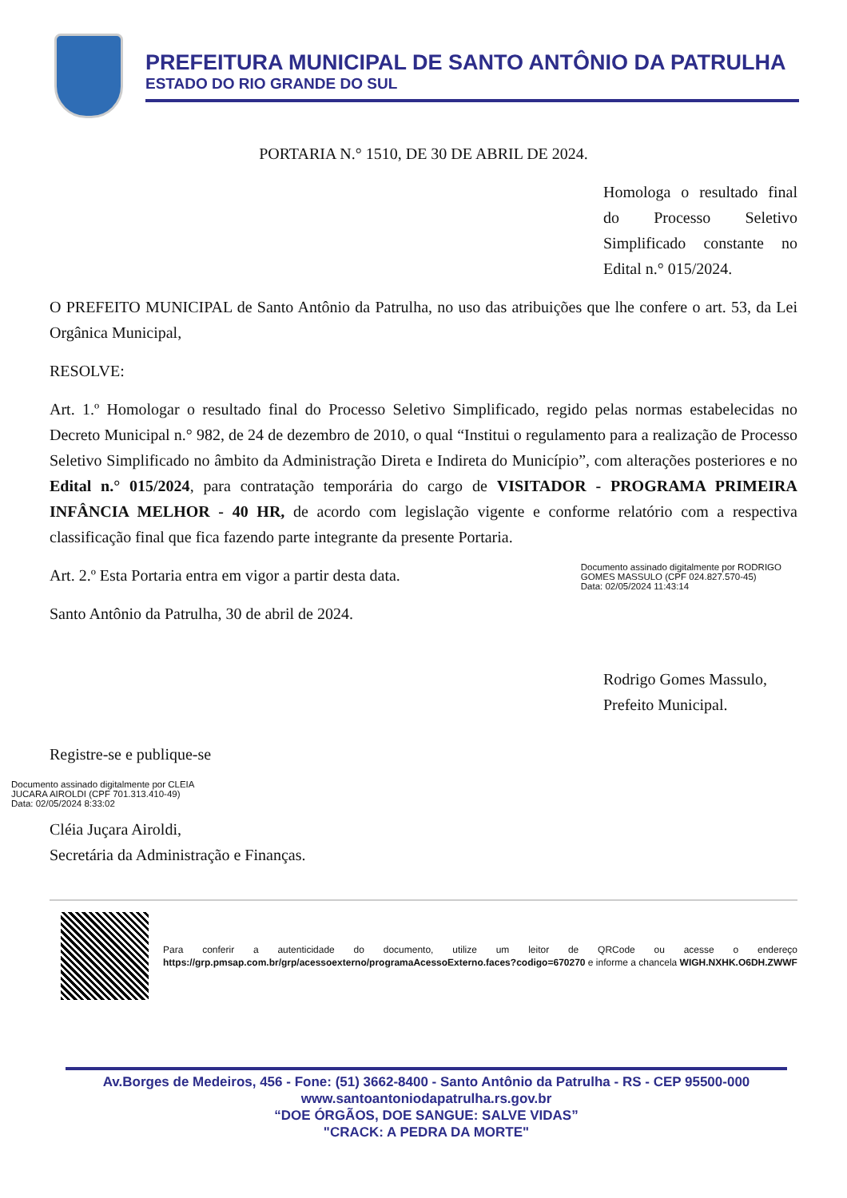PREFEITURA MUNICIPAL DE SANTO ANTÔNIO DA PATRULHA
ESTADO DO RIO GRANDE DO SUL
PORTARIA N.° 1510, DE 30 DE ABRIL DE 2024.
Homologa o resultado final do Processo Seletivo Simplificado constante no Edital n.° 015/2024.
O PREFEITO MUNICIPAL de Santo Antônio da Patrulha, no uso das atribuições que lhe confere o art. 53, da Lei Orgânica Municipal,
RESOLVE:
Art. 1.º Homologar o resultado final do Processo Seletivo Simplificado, regido pelas normas estabelecidas no Decreto Municipal n.° 982, de 24 de dezembro de 2010, o qual “Institui o regulamento para a realização de Processo Seletivo Simplificado no âmbito da Administração Direta e Indireta do Município”, com alterações posteriores e no Edital n.° 015/2024, para contratação temporária do cargo de VISITADOR - PROGRAMA PRIMEIRA INFÂNCIA MELHOR - 40 HR, de acordo com legislação vigente e conforme relatório com a respectiva classificação final que fica fazendo parte integrante da presente Portaria.
Art. 2.º Esta Portaria entra em vigor a partir desta data.
Documento assinado digitalmente por RODRIGO
GOMES MASSULO (CPF 024.827.570-45)
Data: 02/05/2024 11:43:14
Santo Antônio da Patrulha, 30 de abril de 2024.
Rodrigo Gomes Massulo,
Prefeito Municipal.
Registre-se e publique-se
Documento assinado digitalmente por CLEIA
JUCARA AIROLDI (CPF 701.313.410-49)
Data: 02/05/2024 8:33:02
Cléia Juçara Airoldi,
Secretária da Administração e Finanças.
Para conferir a autenticidade do documento, utilize um leitor de QRCode ou acesse o endereço https://grp.pmsap.com.br/grp/acessoexterno/programaAcessoExterno.faces?codigo=670270 e informe a chancela WIGH.NXHK.O6DH.ZWWF
Av.Borges de Medeiros, 456 - Fone: (51) 3662-8400 - Santo Antônio da Patrulha - RS - CEP 95500-000
www.santoantoniodapatrulha.rs.gov.br
“DOE ÓRGÃOS, DOE SANGUE: SALVE VIDAS”
"CRACK: A PEDRA DA MORTE"